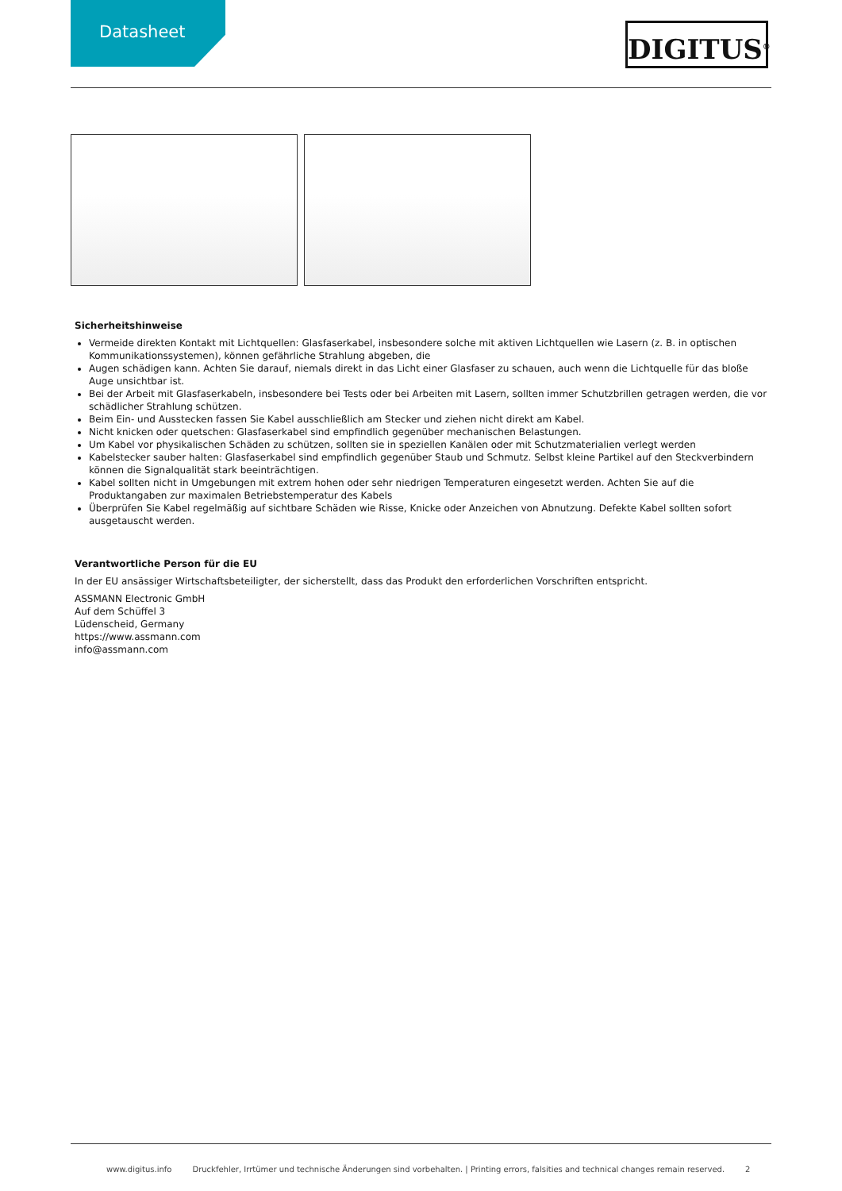Datasheet
DIGITUS<sup>®</sup>
Sicherheitshinweise
Vermeide direkten Kontakt mit Lichtquellen: Glasfaserkabel, insbesondere solche mit aktiven Lichtquellen wie Lasern (z. B. in optischen Kommunikationssystemen), können gefährliche Strahlung abgeben, die
Augen schädigen kann. Achten Sie darauf, niemals direkt in das Licht einer Glasfaser zu schauen, auch wenn die Lichtquelle für das bloße Auge unsichtbar ist.
Bei der Arbeit mit Glasfaserkabeln, insbesondere bei Tests oder bei Arbeiten mit Lasern, sollten immer Schutzbrillen getragen werden, die vor schädlicher Strahlung schützen.
Beim Ein- und Ausstecken fassen Sie Kabel ausschließlich am Stecker und ziehen nicht direkt am Kabel.
Nicht knicken oder quetschen: Glasfaserkabel sind empfindlich gegenüber mechanischen Belastungen.
Um Kabel vor physikalischen Schäden zu schützen, sollten sie in speziellen Kanälen oder mit Schutzmaterialien verlegt werden
Kabelstecker sauber halten: Glasfaserkabel sind empfindlich gegenüber Staub und Schmutz. Selbst kleine Partikel auf den Steckverbindern können die Signalqualität stark beeinträchtigen.
Kabel sollten nicht in Umgebungen mit extrem hohen oder sehr niedrigen Temperaturen eingesetzt werden. Achten Sie auf die Produktangaben zur maximalen Betriebstemperatur des Kabels
Überprüfen Sie Kabel regelmäßig auf sichtbare Schäden wie Risse, Knicke oder Anzeichen von Abnutzung. Defekte Kabel sollten sofort ausgetauscht werden.
Verantwortliche Person für die EU
In der EU ansässiger Wirtschaftsbeteiligter, der sicherstellt, dass das Produkt den erforderlichen Vorschriften entspricht.
ASSMANN Electronic GmbH
Auf dem Schüffel 3
Lüdenscheid, Germany
https://www.assmann.com
info@assmann.com
www.digitus.info Druckfehler, Irrtümer und technische Änderungen sind vorbehalten. | Printing errors, falsities and technical changes remain reserved. 2